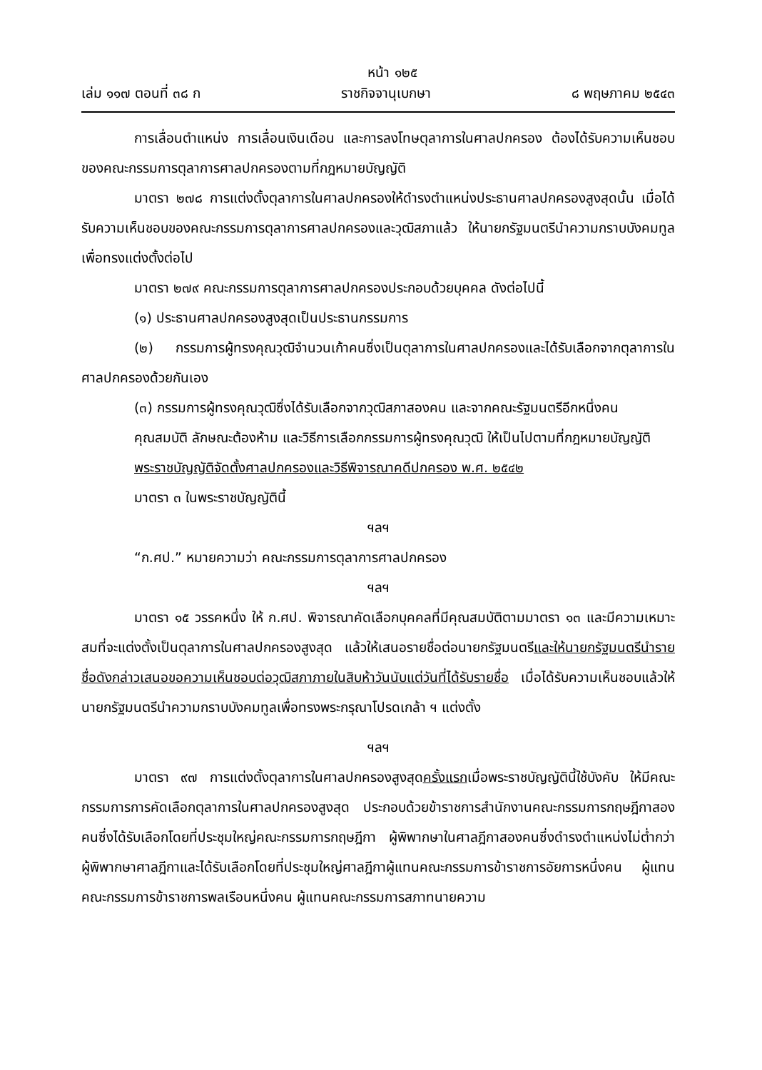หน้า ๑๒๕
เล่ม ๑๑๗ ตอนที่ ๓๘ ก ราชกิจจานุเบกษา ๘ พฤษภาคม ๒๕๔๓
การเลื่อนตำแหน่ง การเลื่อนเงินเดือน และการลงโทษตุลาการในศาลปกครอง ต้องได้รับความเห็นชอบของคณะกรรมการตุลาการศาลปกครองตามที่กฎหมายบัญญัติ
มาตรา ๒๗๘ การแต่งตั้งตุลาการในศาลปกครองให้ดำรงตำแหน่งประธานศาลปกครองสูงสุดนั้น เมื่อได้รับความเห็นชอบของคณะกรรมการตุลาการศาลปกครองและวุฒิสภาแล้ว ให้นายกรัฐมนตรีนำความกราบบังคมทูลเพื่อทรงแต่งตั้งต่อไป
มาตรา ๒๗๙ คณะกรรมการตุลาการศาลปกครองประกอบด้วยบุคคล ดังต่อไปนี้
(๑) ประธานศาลปกครองสูงสุดเป็นประธานกรรมการ
(๒) กรรมการผู้ทรงคุณวุฒิจำนวนเก้าคนซึ่งเป็นตุลาการในศาลปกครองและได้รับเลือกจากตุลาการในศาลปกครองด้วยกันเอง
(๓) กรรมการผู้ทรงคุณวุฒิซึ่งได้รับเลือกจากวุฒิสภาสองคน และจากคณะรัฐมนตรีอีกหนึ่งคน
คุณสมบัติ ลักษณะต้องห้าม และวิธีการเลือกกรรมการผู้ทรงคุณวุฒิ ให้เป็นไปตามที่กฎหมายบัญญัติ
พระราชบัญญัติจัดตั้งศาลปกครองและวิธีพิจารณาคดีปกครอง พ.ศ. ๒๕๔๒
มาตรา ๓ ในพระราชบัญญัตินี้
ฯลฯ
“ก.ศป.” หมายความว่า คณะกรรมการตุลาการศาลปกครอง
ฯลฯ
มาตรา ๑๕ วรรคหนึ่ง ให้ ก.ศป. พิจารณาคัดเลือกบุคคลที่มีคุณสมบัติตามมาตรา ๑๓ และมีความเหมาะสมที่จะแต่งตั้งเป็นตุลาการในศาลปกครองสูงสุด แล้วให้เสนอรายชื่อต่อนายกรัฐมนตรีและให้นายกรัฐมนตรีนำรายชื่อดังกล่าวเสนอขอความเห็นชอบต่อวุฒิสภาภายในสิบห้าวันนับแต่วันที่ได้รับรายชื่อ เมื่อได้รับความเห็นชอบแล้วให้นายกรัฐมนตรีนำความกราบบังคมทูลเพื่อทรงพระกรุณาโปรดเกล้า ฯ แต่งตั้ง
ฯลฯ
มาตรา ๙๗ การแต่งตั้งตุลาการในศาลปกครองสูงสุดครั้งแรกเมื่อพระราชบัญญัตินี้ใช้บังคับ ให้มีคณะกรรมการการคัดเลือกตุลาการในศาลปกครองสูงสุด ประกอบด้วยข้าราชการสำนักงานคณะกรรมการกฤษฎีกาสองคนซึ่งได้รับเลือกโดยที่ประชุมใหญ่คณะกรรมการกฤษฎีกา ผู้พิพากษาในศาลฎีกาสองคนซึ่งดำรงตำแหน่งไม่ต่ำกว่าผู้พิพากษาศาลฎีกาและได้รับเลือกโดยที่ประชุมใหญ่ศาลฎีกาผู้แทนคณะกรรมการข้าราชการอัยการหนึ่งคน ผู้แทนคณะกรรมการข้าราชการพลเรือนหนึ่งคน ผู้แทนคณะกรรมการสภาทนายความ